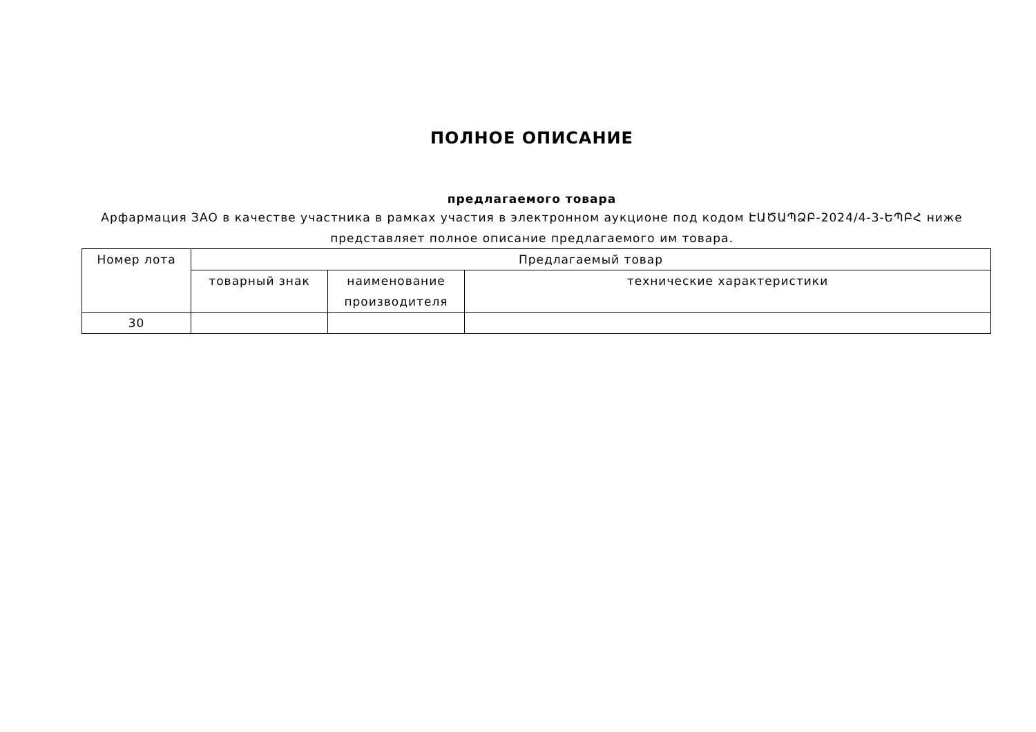ПОЛНОЕ ОПИСАНИЕ
предлагаемого товара
Арфармация ЗАО в качестве участника в рамках участия в электронном аукционе под кодом ԷԱԾԱՊՁԲ-2024/4-3-ԵՊԲՀ ниже представляет полное описание предлагаемого им товара.
| Номер лота | Предлагаемый товар | | |
| --- | --- | --- | --- |
| | товарный знак | наименование производителя | технические характеристики |
| 30 | | | |